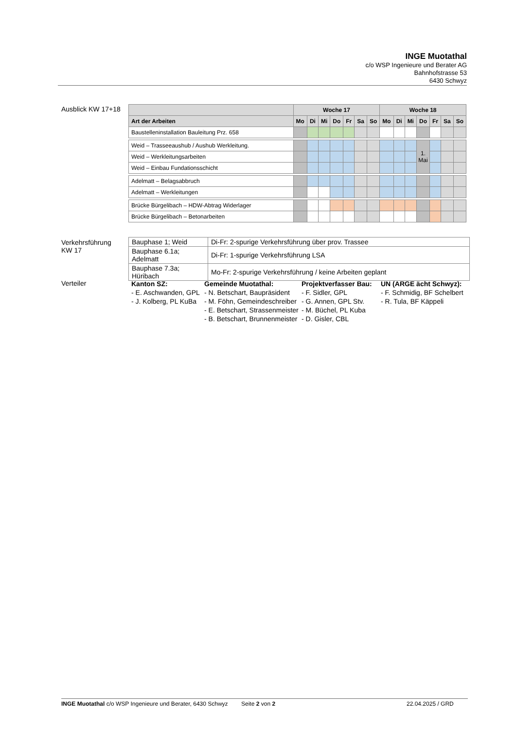INGE Muotathal
c/o WSP Ingenieure und Berater AG
Bahnhofstrasse 53
6430 Schwyz
Ausblick KW 17+18
| | Woche 17 | | | | | | | Woche 18 | | | | | | |
| --- | --- | --- | --- | --- | --- | --- | --- | --- | --- | --- | --- | --- | --- | --- |
| Art der Arbeiten | Mo | Di | Mi | Do | Fr | Sa | So | Mo | Di | Mi | Do | Fr | Sa | So |
| Baustelleninstallation Bauleitung Prz. 658 | | | | | | | | | | | | | | |
| Weid – Trasseeaushub / Aushub Werkleitung. | | | | | | | | | | | 1. Mai | | | |
| Weid – Werkleitungsarbeiten | | | | | | | | | | | | | | |
| Weid – Einbau Fundationsschicht | | | | | | | | | | | | | | |
| Adelmatt – Belagsabbruch | | | | | | | | | | | | | | |
| Adelmatt – Werkleitungen | | | | | | | | | | | | | | |
| Brücke Bürgelibach – HDW-Abtrag Widerlager | | | | | | | | | | | | | | |
| Brücke Bürgelibach – Betonarbeiten | | | | | | | | | | | | | | |
Verkehrsführung
KW 17
| Bauphase 1; Weid | Di-Fr: 2-spurige Verkehrsführung über prov. Trassee |
| Bauphase 6.1a; Adelmatt | Di-Fr: 1-spurige Verkehrsführung LSA |
| Bauphase 7.3a; Hüribach | Mo-Fr: 2-spurige Verkehrsführung / keine Arbeiten geplant |
Verteiler
Kanton SZ:
- E. Aschwanden, GPL
- J. Kolberg, PL KuBa
Gemeinde Muotathal:
- N. Betschart, Baupräsident
- M. Föhn, Gemeindeschreiber
- E. Betschart, Strassenmeister
- B. Betschart, Brunnenmeister
Projektverfasser Bau:
- F. Sidler, GPL
- G. Annen, GPL Stv.
- M. Büchel, PL Kuba
- D. Gisler, CBL
UN (ARGE ächt Schwyz):
- F. Schmidig, BF Schelbert
- R. Tula, BF Käppeli
INGE Muotathal c/o WSP Ingenieure und Berater, 6430 Schwyz Seite 2 von 2 22.04.2025 / GRD